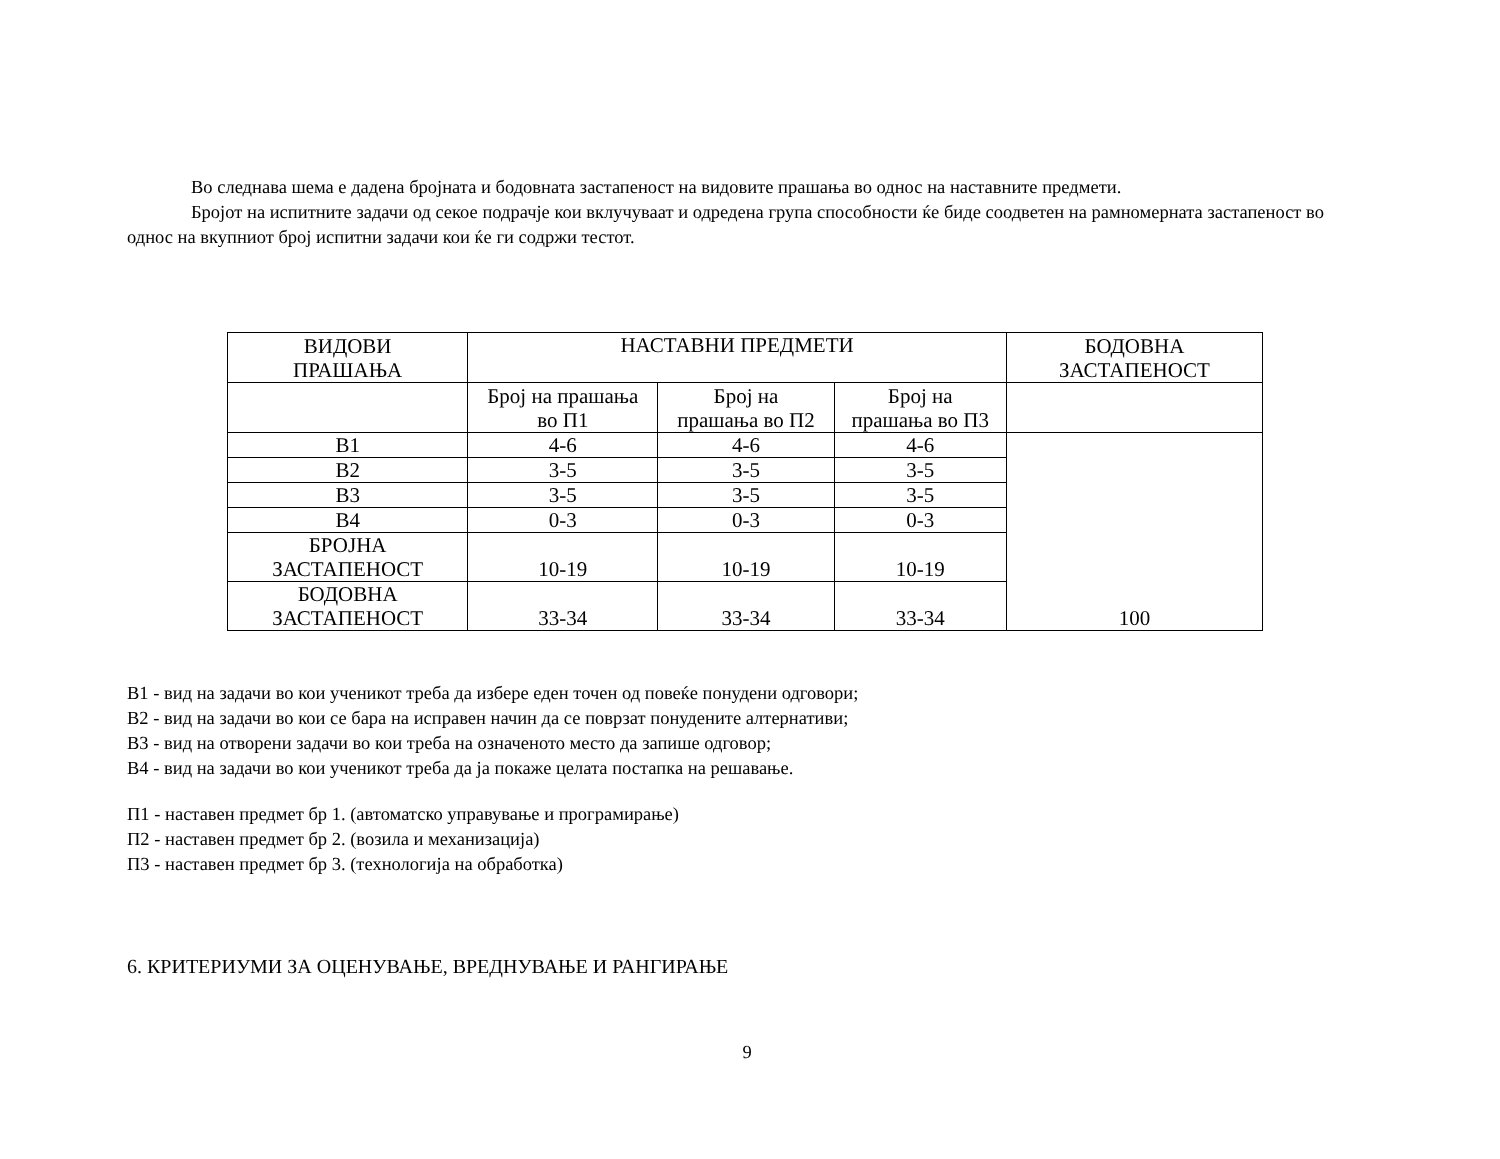Во следнава шема е дадена бројната и бодовната застапеност на видовите прашања во однос на наставните предмети.
Бројот на испитните задачи од секое подрачје кои вклучуваат и одредена група способности ќе биде соодветен на рамномерната застапеност во однос на вкупниот број испитни задачи кои ќе ги содржи тестот.
| ВИДОВИ ПРАШАЊА | НАСТАВНИ ПРЕДМЕТИ | | | БОДОВНА ЗАСТАПЕНОСТ |
| --- | --- | --- | --- | --- |
| | Број на прашања во П1 | Број на прашања во П2 | Број на прашања во П3 | |
| В1 | 4-6 | 4-6 | 4-6 | 100 |
| В2 | 3-5 | 3-5 | 3-5 | |
| В3 | 3-5 | 3-5 | 3-5 | |
| В4 | 0-3 | 0-3 | 0-3 | |
| БРОЈНА ЗАСТАПЕНОСТ | 10-19 | 10-19 | 10-19 | |
| БОДОВНА ЗАСТАПЕНОСТ | 33-34 | 33-34 | 33-34 | |
В1 - вид на задачи во кои ученикот треба да избере еден точен од повеќе понудени одговори;
В2 - вид на задачи во кои се бара на исправен начин да се поврзат понудените алтернативи;
В3 - вид на отворени задачи во кои треба на означеното место да запише одговор;
В4 - вид на задачи во кои ученикот треба да ја покаже целата постапка на решавање.
П1 - наставен предмет бр 1. (автоматско управување и програмирање)
П2 - наставен предмет бр 2. (возила и механизација)
П3 - наставен предмет бр 3. (технологија на обработка)
6. КРИТЕРИУМИ ЗА ОЦЕНУВАЊЕ, ВРЕДНУВАЊЕ И РАНГИРАЊЕ
9